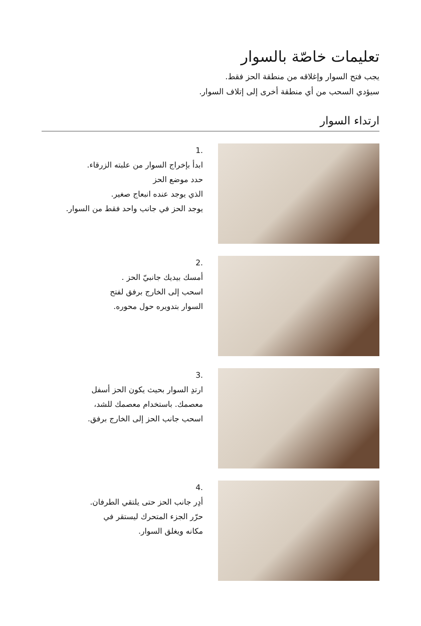تعليمات خاصّة بالسوار
يجب فتح السوار وإغلاقه من منطقة الحز فقط.
سيؤدي السحب من أي منطقة أخرى إلى إتلاف السوار.
ارتداء السوار
1.
ابدأ بإخراج السوار من علبته الزرقاء.
حدد موضع الحز
الذي يوجد عنده انبعاج صغير.
يوجد الحز في جانب واحد فقط من السوار.
2.
أمسك بيديك جانبيّ الحز .
اسحب إلى الخارج برفق لفتح
السوار بتدويره حول محوره.
3.
ارتدِ السوار بحيث يكون الحز أسفل
معصمك. باستخدام معصمك للشد،
اسحب جانب الحز إلى الخارج برفق.
4.
أدِر جانب الحز حتى يلتقي الطرفان.
حرّر الجزء المتحرك ليستقر في
مكانه ويغلق السوار.